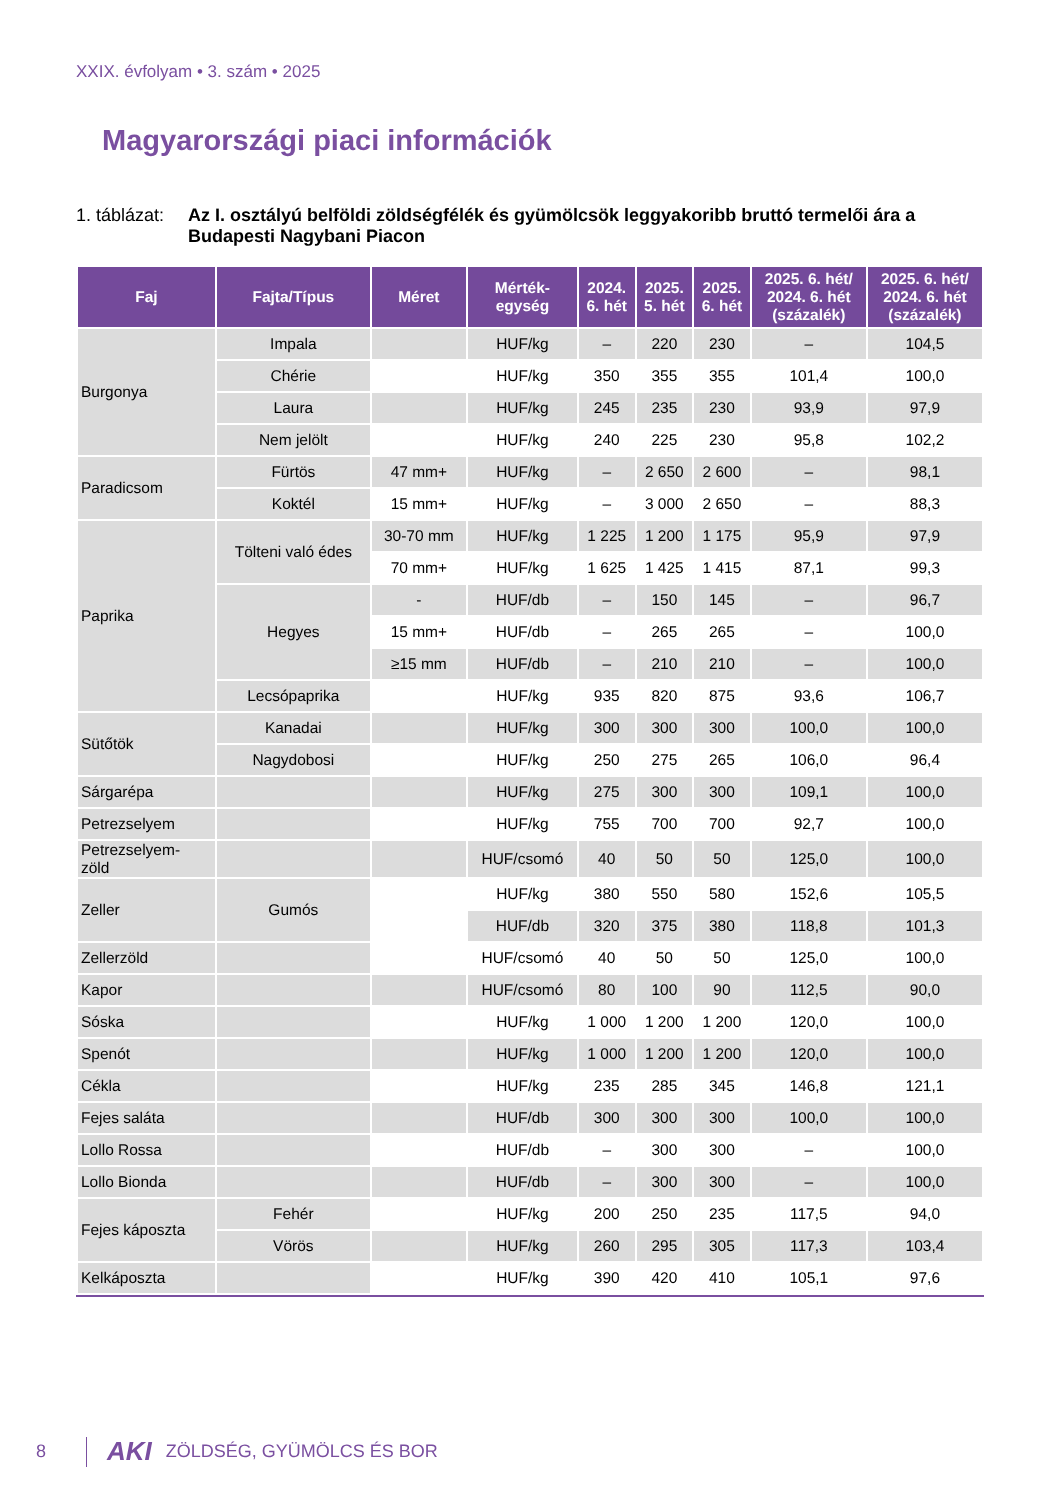XXIX. évfolyam • 3. szám • 2025
Magyarországi piaci információk
1. táblázat: Az I. osztályú belföldi zöldségfélék és gyümölcsök leggyakoribb bruttó termelői ára a Budapesti Nagybani Piacon
| Faj | Fajta/Típus | Méret | Mérték- egység | 2024. 6. hét | 2025. 5. hét | 2025. 6. hét | 2025. 6. hét/ 2024. 6. hét (százalék) | 2025. 6. hét/ 2024. 6. hét (százalék) |
| --- | --- | --- | --- | --- | --- | --- | --- | --- |
| Burgonya | Impala | | HUF/kg | – | 220 | 230 | – | 104,5 |
| | Chérie | | HUF/kg | 350 | 355 | 355 | 101,4 | 100,0 |
| | Laura | | HUF/kg | 245 | 235 | 230 | 93,9 | 97,9 |
| | Nem jelölt | | HUF/kg | 240 | 225 | 230 | 95,8 | 102,2 |
| Paradicsom | Fürtös | 47 mm+ | HUF/kg | – | 2 650 | 2 600 | – | 98,1 |
| | Koktél | 15 mm+ | HUF/kg | – | 3 000 | 2 650 | – | 88,3 |
| Paprika | Tölteni való édes | 30-70 mm | HUF/kg | 1 225 | 1 200 | 1 175 | 95,9 | 97,9 |
| | | 70 mm+ | HUF/kg | 1 625 | 1 425 | 1 415 | 87,1 | 99,3 |
| | Hegyes | - | HUF/db | – | 150 | 145 | – | 96,7 |
| | | 15 mm+ | HUF/db | – | 265 | 265 | – | 100,0 |
| | | ≥15 mm | HUF/db | – | 210 | 210 | – | 100,0 |
| | Lecsópaprika | | HUF/kg | 935 | 820 | 875 | 93,6 | 106,7 |
| Sütőtök | Kanadai | | HUF/kg | 300 | 300 | 300 | 100,0 | 100,0 |
| | Nagydobosi | | HUF/kg | 250 | 275 | 265 | 106,0 | 96,4 |
| Sárgarépa | | | HUF/kg | 275 | 300 | 300 | 109,1 | 100,0 |
| Petrezselyem | | | HUF/kg | 755 | 700 | 700 | 92,7 | 100,0 |
| Petrezselyem- zöld | | | HUF/csomó | 40 | 50 | 50 | 125,0 | 100,0 |
| Zeller | Gumós | | HUF/kg | 380 | 550 | 580 | 152,6 | 105,5 |
| | | | HUF/db | 320 | 375 | 380 | 118,8 | 101,3 |
| Zellerzöld | | | HUF/csomó | 40 | 50 | 50 | 125,0 | 100,0 |
| Kapor | | | HUF/csomó | 80 | 100 | 90 | 112,5 | 90,0 |
| Sóska | | | HUF/kg | 1 000 | 1 200 | 1 200 | 120,0 | 100,0 |
| Spenót | | | HUF/kg | 1 000 | 1 200 | 1 200 | 120,0 | 100,0 |
| Cékla | | | HUF/kg | 235 | 285 | 345 | 146,8 | 121,1 |
| Fejes saláta | | | HUF/db | 300 | 300 | 300 | 100,0 | 100,0 |
| Lollo Rossa | | | HUF/db | – | 300 | 300 | – | 100,0 |
| Lollo Bionda | | | HUF/db | – | 300 | 300 | – | 100,0 |
| Fejes káposzta | Fehér | | HUF/kg | 200 | 250 | 235 | 117,5 | 94,0 |
| | Vörös | | HUF/kg | 260 | 295 | 305 | 117,3 | 103,4 |
| Kelkáposzta | | | HUF/kg | 390 | 420 | 410 | 105,1 | 97,6 |
8 AKI ZÖLDSÉG, GYÜMÖLCS ÉS BOR